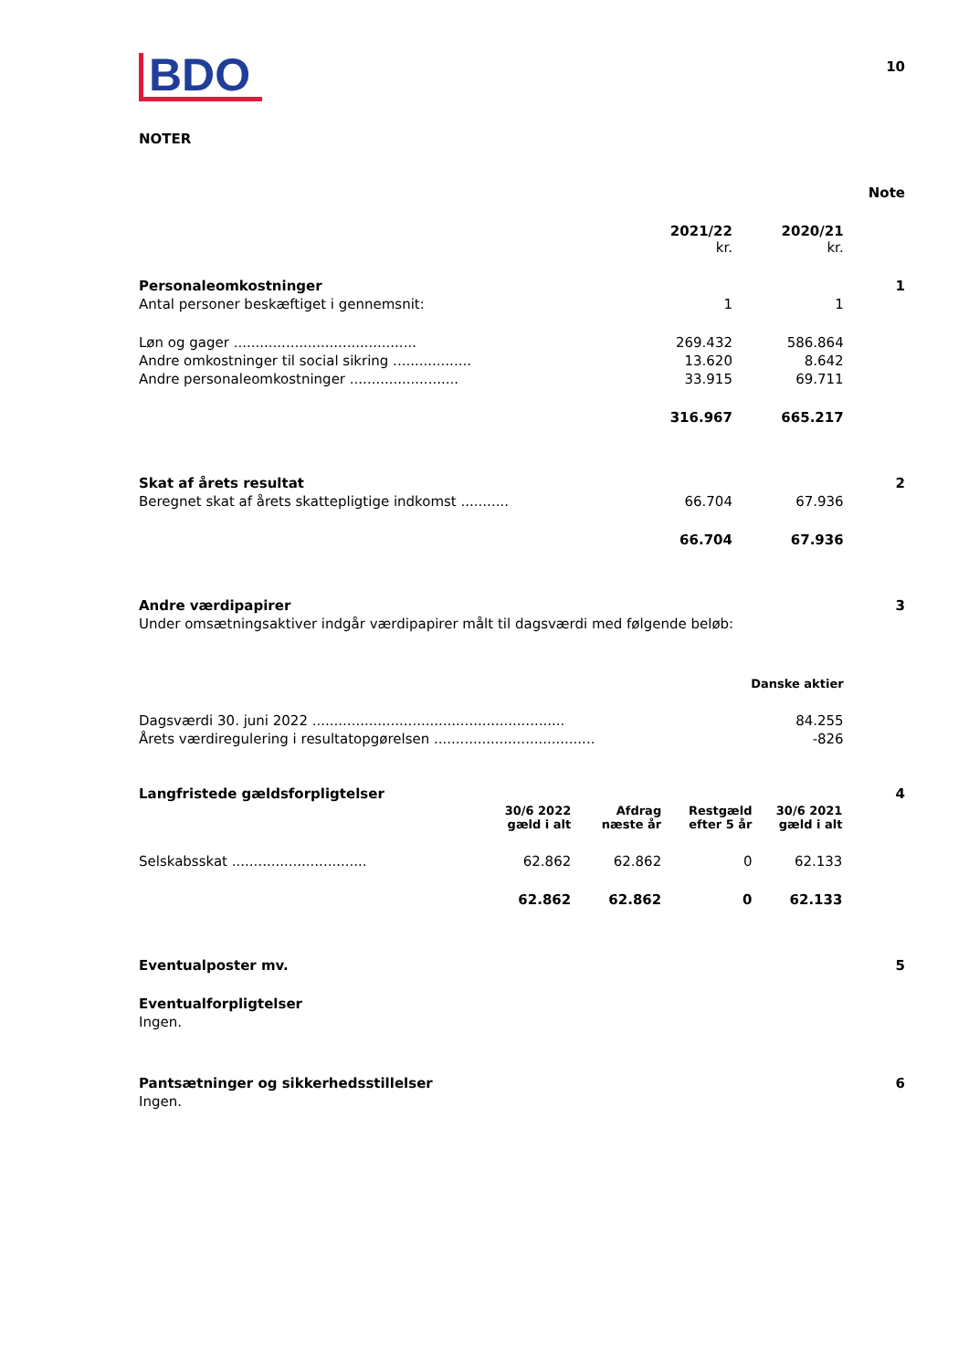BDO
10
NOTER
| | | | Note |
| | 2021/22 kr. | 2020/21 kr. | |
| Personaleomkostninger | | | 1 |
| Antal personer beskæftiget i gennemsnit: | 1 | 1 | |
| Løn og gager .......................................... | 269.432 | 586.864 | |
| Andre omkostninger til social sikring .................. | 13.620 | 8.642 | |
| Andre personaleomkostninger ......................... | 33.915 | 69.711 | |
| | 316.967 | 665.217 | |
| Skat af årets resultat | | | 2 |
| Beregnet skat af årets skattepligtige indkomst ........... | 66.704 | 67.936 | |
| | 66.704 | 67.936 | |
| Andre værdipapirer | | | 3 |
| Under omsætningsaktiver indgår værdipapirer målt til dagsværdi med følgende beløb: | | | |
| | | Danske aktier | |
| Dagsværdi 30. juni 2022 .......................................................... | | 84.255 | |
| Årets værdiregulering i resultatopgørelsen ..................................... | | -826 | |
| Langfristede gældsforpligtelser | | | | | 4 |
| | 30/6 2022 gæld i alt | Afdrag næste år | Restgæld efter 5 år | 30/6 2021 gæld i alt | |
| Selskabsskat ............................... | 62.862 | 62.862 | 0 | 62.133 | |
| | 62.862 | 62.862 | 0 | 62.133 | |
| Eventualposter mv. | | | | | 5 |
| Eventualforpligtelser | | | | | |
| Ingen. | | | | | |
| Pantsætninger og sikkerhedsstillelser | | | | | 6 |
| Ingen. | | | | | |